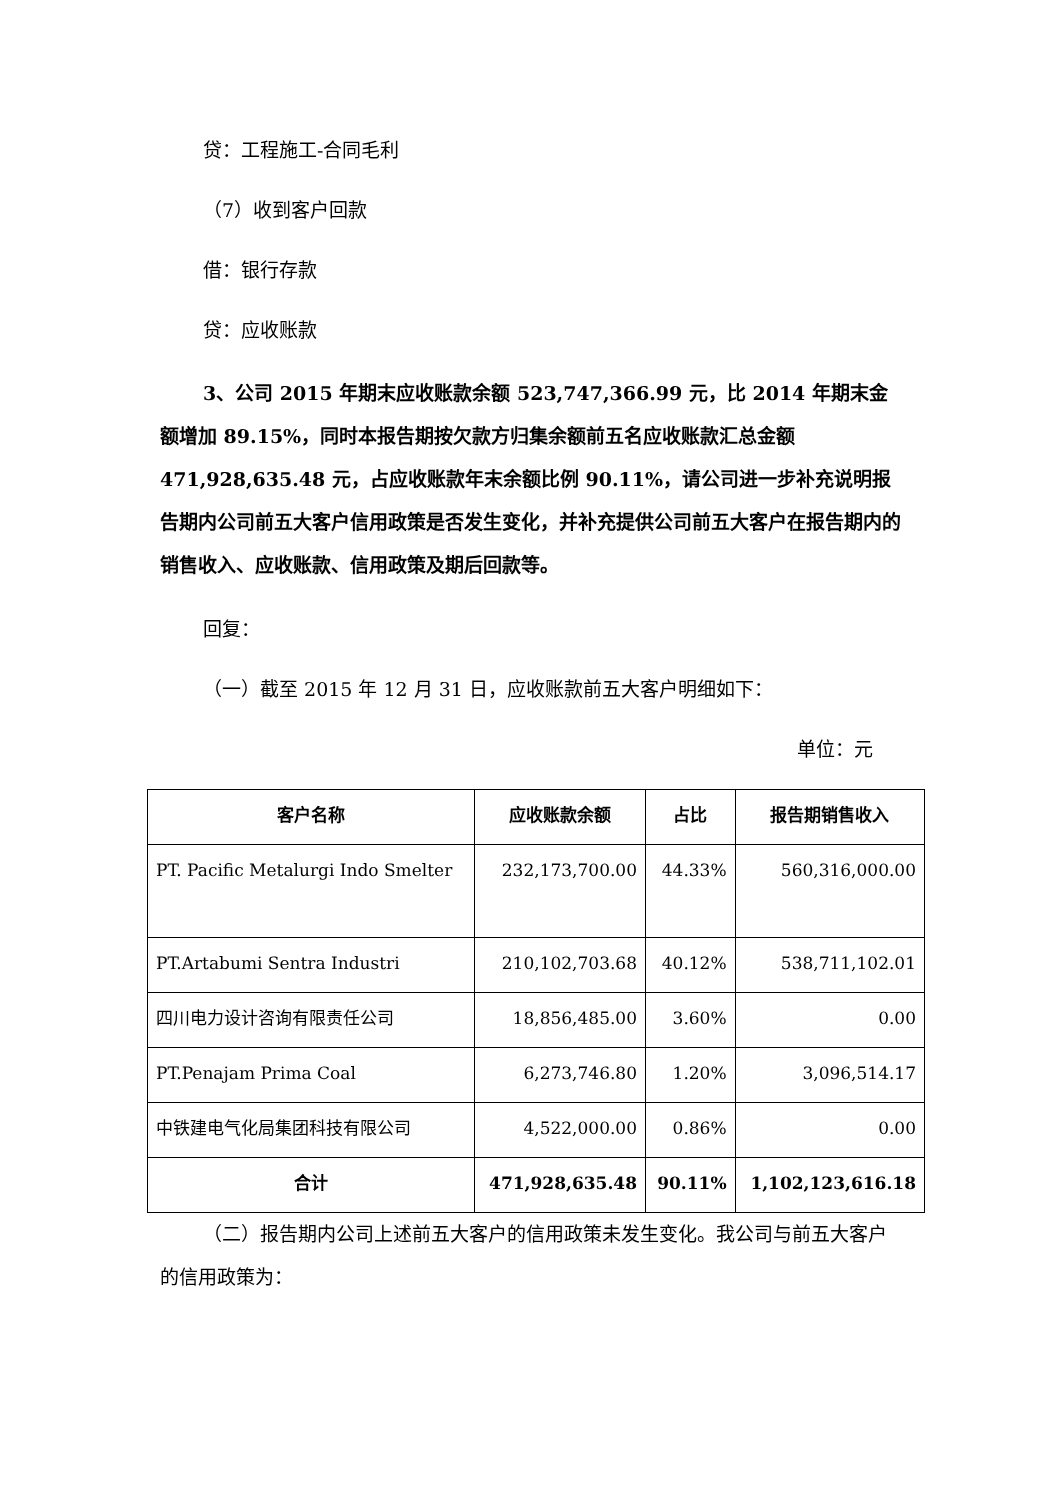贷：工程施工-合同毛利
（7）收到客户回款
借：银行存款
贷：应收账款
3、公司 2015 年期末应收账款余额 523,747,366.99 元，比 2014 年期末金额增加 89.15%，同时本报告期按欠款方归集余额前五名应收账款汇总金额 471,928,635.48 元，占应收账款年末余额比例 90.11%，请公司进一步补充说明报告期内公司前五大客户信用政策是否发生变化，并补充提供公司前五大客户在报告期内的销售收入、应收账款、信用政策及期后回款等。
回复：
（一）截至 2015 年 12 月 31 日，应收账款前五大客户明细如下：
单位：元
| 客户名称 | 应收账款余额 | 占比 | 报告期销售收入 |
| --- | --- | --- | --- |
| PT. Pacific Metalurgi Indo Smelter | 232,173,700.00 | 44.33% | 560,316,000.00 |
| PT.Artabumi Sentra Industri | 210,102,703.68 | 40.12% | 538,711,102.01 |
| 四川电力设计咨询有限责任公司 | 18,856,485.00 | 3.60% | 0.00 |
| PT.Penajam Prima Coal | 6,273,746.80 | 1.20% | 3,096,514.17 |
| 中铁建电气化局集团科技有限公司 | 4,522,000.00 | 0.86% | 0.00 |
| 合计 | 471,928,635.48 | 90.11% | 1,102,123,616.18 |
（二）报告期内公司上述前五大客户的信用政策未发生变化。我公司与前五大客户的信用政策为：